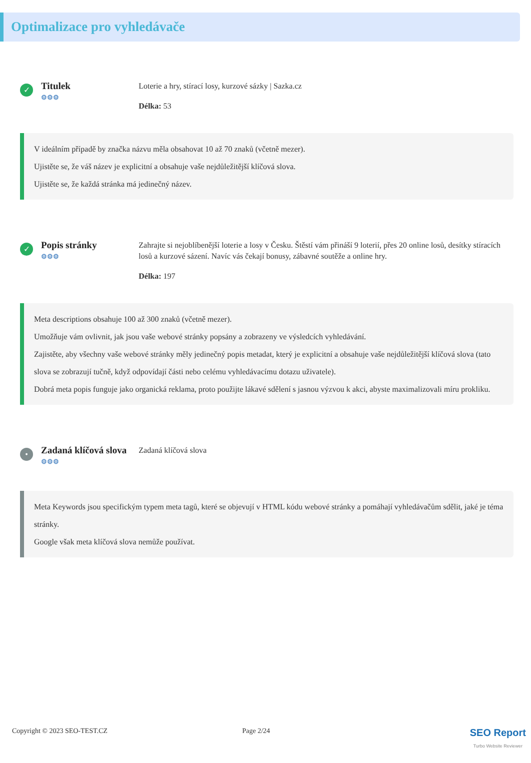Optimalizace pro vyhledávače
✓
Titulek
⚙⚙⚙
Loterie a hry, stírací losy, kurzové sázky | Sazka.cz
Délka: 53
V ideálním případě by značka názvu měla obsahovat 10 až 70 znaků (včetně mezer).
Ujistěte se, že váš název je explicitní a obsahuje vaše nejdůležitější klíčová slova.
Ujistěte se, že každá stránka má jedinečný název.
✓
Popis stránky
⚙⚙⚙
Zahrajte si nejoblíbenější loterie a losy v Česku. Štěstí vám přináší 9 loterií, přes 20 online losů, desítky stíracích losů a kurzové sázení. Navíc vás čekají bonusy, zábavné soutěže a online hry.
Délka: 197
Meta descriptions obsahuje 100 až 300 znaků (včetně mezer).
Umožňuje vám ovlivnit, jak jsou vaše webové stránky popsány a zobrazeny ve výsledcích vyhledávání.
Zajistěte, aby všechny vaše webové stránky měly jedinečný popis metadat, který je explicitní a obsahuje vaše nejdůležitější klíčová slova (tato slova se zobrazují tučně, když odpovídají části nebo celému vyhledávacímu dotazu uživatele).
Dobrá meta popis funguje jako organická reklama, proto použijte lákavé sdělení s jasnou výzvou k akci, abyste maximalizovali míru prokliku.
•
Zadaná klíčová slova
⚙⚙⚙
Zadaná klíčová slova
Meta Keywords jsou specifickým typem meta tagů, které se objevují v HTML kódu webové stránky a pomáhají vyhledávačům sdělit, jaké je téma stránky.
Google však meta klíčová slova nemůže používat.
Copyright © 2023 SEO-TEST.CZ Page 2/24
SEO Report
Turbo Website Reviewer